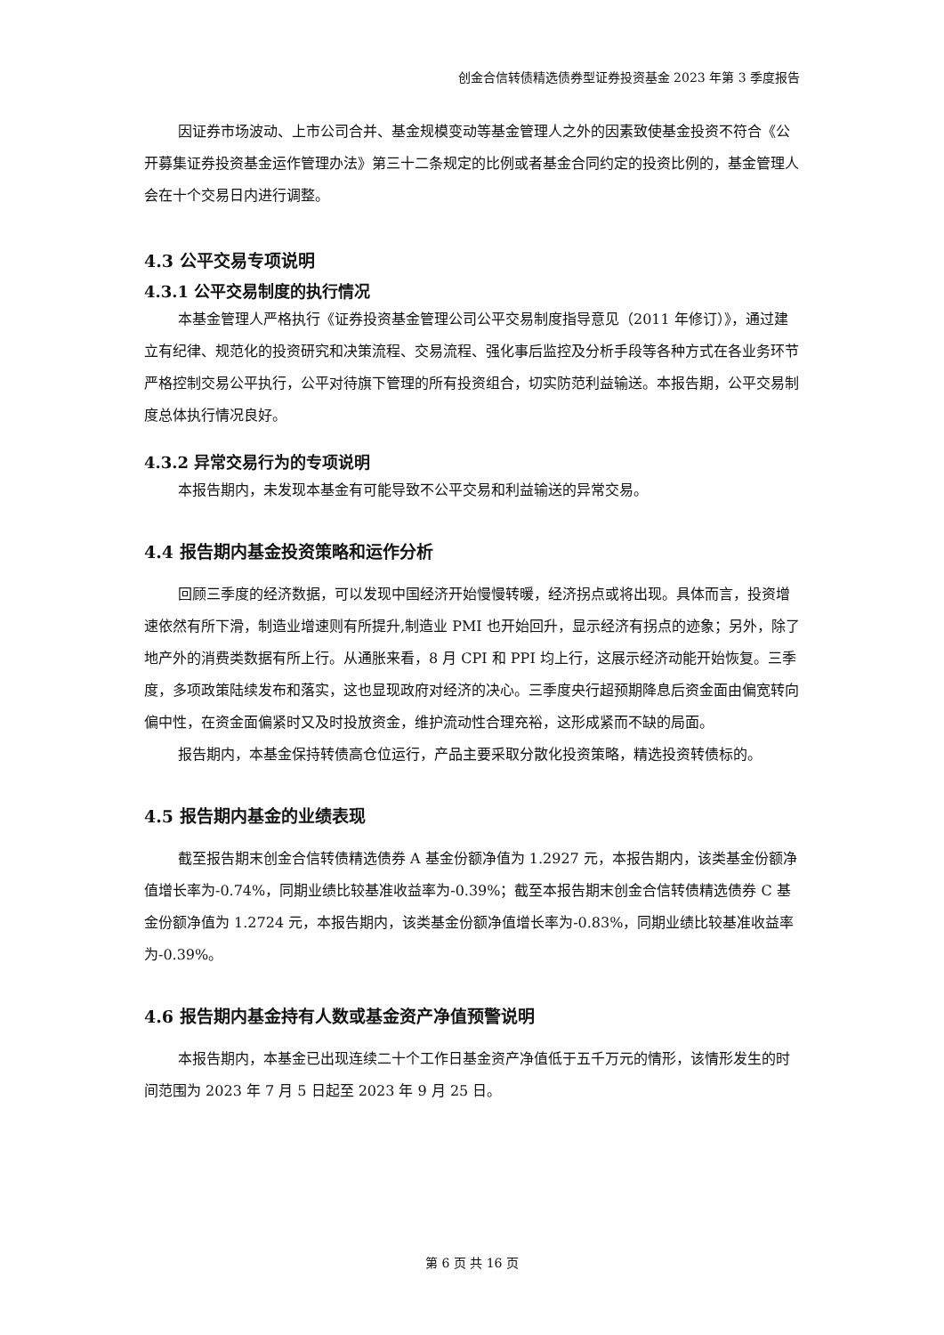创金合信转债精选债券型证券投资基金 2023 年第 3 季度报告
因证券市场波动、上市公司合并、基金规模变动等基金管理人之外的因素致使基金投资不符合《公开募集证券投资基金运作管理办法》第三十二条规定的比例或者基金合同约定的投资比例的，基金管理人会在十个交易日内进行调整。
4.3 公平交易专项说明
4.3.1 公平交易制度的执行情况
本基金管理人严格执行《证券投资基金管理公司公平交易制度指导意见（2011 年修订）》，通过建立有纪律、规范化的投资研究和决策流程、交易流程、强化事后监控及分析手段等各种方式在各业务环节严格控制交易公平执行，公平对待旗下管理的所有投资组合，切实防范利益输送。本报告期，公平交易制度总体执行情况良好。
4.3.2 异常交易行为的专项说明
本报告期内，未发现本基金有可能导致不公平交易和利益输送的异常交易。
4.4 报告期内基金投资策略和运作分析
回顾三季度的经济数据，可以发现中国经济开始慢慢转暖，经济拐点或将出现。具体而言，投资增速依然有所下滑，制造业增速则有所提升,制造业 PMI 也开始回升，显示经济有拐点的迹象；另外，除了地产外的消费类数据有所上行。从通胀来看，8 月 CPI 和 PPI 均上行，这展示经济动能开始恢复。三季度，多项政策陆续发布和落实，这也显现政府对经济的决心。三季度央行超预期降息后资金面由偏宽转向偏中性，在资金面偏紧时又及时投放资金，维护流动性合理充裕，这形成紧而不缺的局面。
报告期内，本基金保持转债高仓位运行，产品主要采取分散化投资策略，精选投资转债标的。
4.5 报告期内基金的业绩表现
截至报告期末创金合信转债精选债券 A 基金份额净值为 1.2927 元，本报告期内，该类基金份额净值增长率为-0.74%，同期业绩比较基准收益率为-0.39%；截至本报告期末创金合信转债精选债券 C 基金份额净值为 1.2724 元，本报告期内，该类基金份额净值增长率为-0.83%，同期业绩比较基准收益率为-0.39%。
4.6 报告期内基金持有人数或基金资产净值预警说明
本报告期内，本基金已出现连续二十个工作日基金资产净值低于五千万元的情形，该情形发生的时间范围为 2023 年 7 月 5 日起至 2023 年 9 月 25 日。
第 6 页 共 16 页